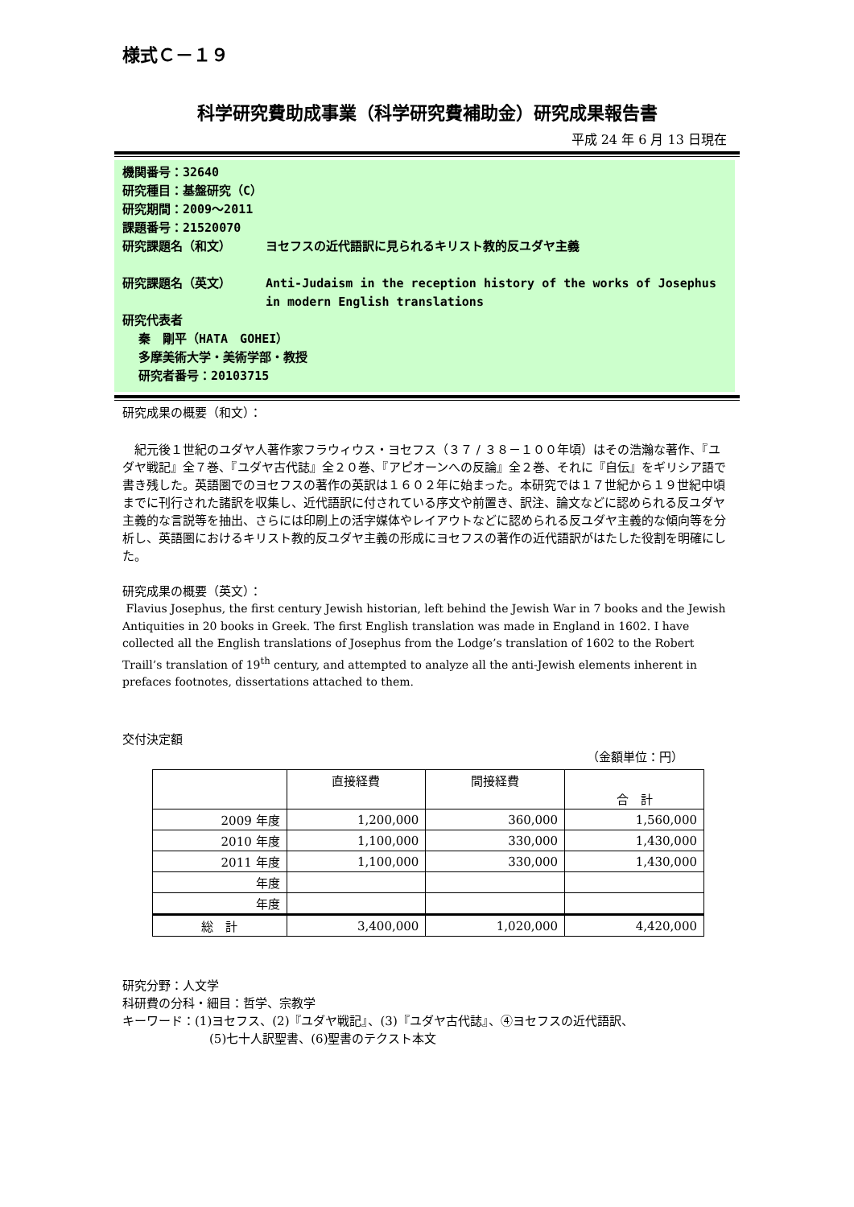様式Ｃ－１９
科学研究費助成事業（科学研究費補助金）研究成果報告書
平成 24 年 6 月 13 日現在
機関番号：32640
研究種目：基盤研究（C）
研究期間：2009～2011
課題番号：21520070
研究課題名（和文） ヨセフスの近代語訳に見られるキリスト教的反ユダヤ主義
研究課題名（英文） Anti-Judaism in the reception history of the works of Josephus in modern English translations
研究代表者
秦　剛平（HATA　GOHEI）
多摩美術大学・美術学部・教授
研究者番号：20103715
研究成果の概要（和文）：
　紀元後１世紀のユダヤ人著作家フラウィウス・ヨセフス（３７ / ３８－１００年頃）はその浩瀚な著作、『ユダヤ戦記』全７巻、『ユダヤ古代誌』全２０巻、『アピオーンへの反論』全２巻、それに『自伝』をギリシア語で書き残した。英語圏でのヨセフスの著作の英訳は１６０２年に始まった。本研究では１７世紀から１９世紀中頃までに刊行された諸訳を収集し、近代語訳に付されている序文や前置き、訳注、論文などに認められる反ユダヤ主義的な言説等を抽出、さらには印刷上の活字媒体やレイアウトなどに認められる反ユダヤ主義的な傾向等を分析し、英語圏におけるキリスト教的反ユダヤ主義の形成にヨセフスの著作の近代語訳がはたした役割を明確にした。
研究成果の概要（英文）：
Flavius Josephus, the first century Jewish historian, left behind the Jewish War in 7 books and the Jewish Antiquities in 20 books in Greek. The first English translation was made in England in 1602. I have collected all the English translations of Josephus from the Lodge’s translation of 1602 to the Robert Traill’s translation of 19<sup>th</sup> century, and attempted to analyze all the anti-Jewish elements inherent in prefaces footnotes, dissertations attached to them.
交付決定額
（金額単位：円）
| | 直接経費 | 間接経費 | 合 計 |
| --- | --- | --- | --- |
| 2009 年度 | 1,200,000 | 360,000 | 1,560,000 |
| 2010 年度 | 1,100,000 | 330,000 | 1,430,000 |
| 2011 年度 | 1,100,000 | 330,000 | 1,430,000 |
| 年度 | | | |
| 年度 | | | |
| 総 計 | 3,400,000 | 1,020,000 | 4,420,000 |
研究分野：人文学
科研費の分科・細目：哲学、宗教学
キーワード：(1)ヨセフス、(2)『ユダヤ戦記』、(3)『ユダヤ古代誌』、④ヨセフスの近代語訳、
(5)七十人訳聖書、(6)聖書のテクスト本文